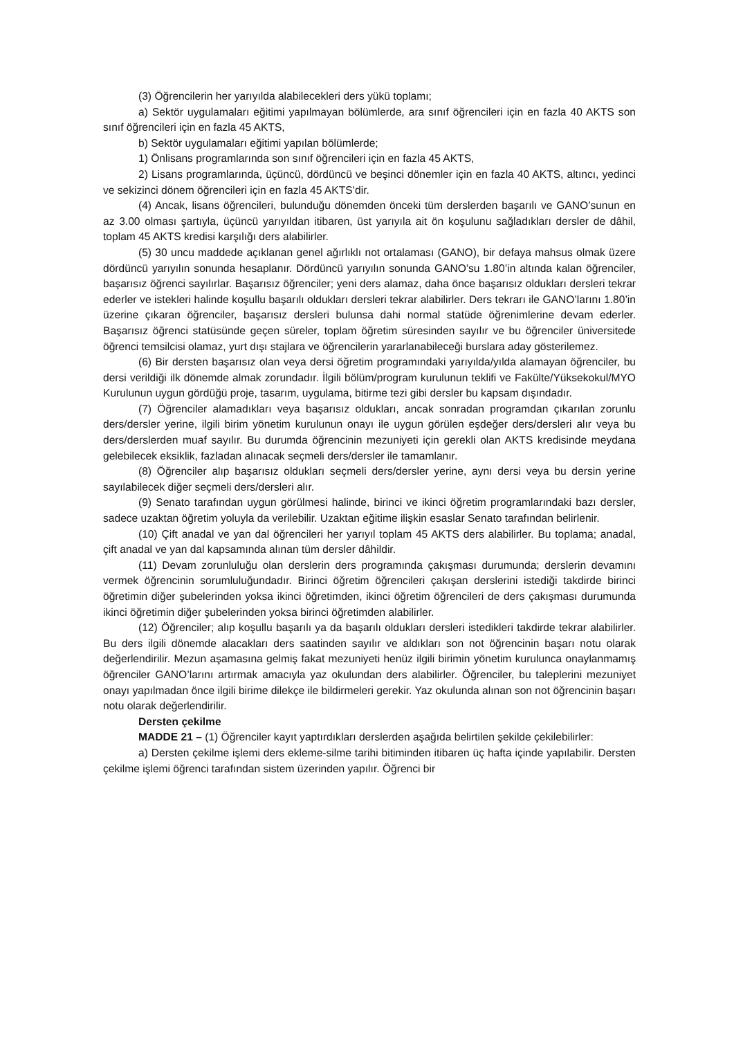(3) Öğrencilerin her yarıyılda alabilecekleri ders yükü toplamı;
a) Sektör uygulamaları eğitimi yapılmayan bölümlerde, ara sınıf öğrencileri için en fazla 40 AKTS son sınıf öğrencileri için en fazla 45 AKTS,
b) Sektör uygulamaları eğitimi yapılan bölümlerde;
1) Önlisans programlarında son sınıf öğrencileri için en fazla 45 AKTS,
2) Lisans programlarında, üçüncü, dördüncü ve beşinci dönemler için en fazla 40 AKTS, altıncı, yedinci ve sekizinci dönem öğrencileri için en fazla 45 AKTS’dir.
(4) Ancak, lisans öğrencileri, bulunduğu dönemden önceki tüm derslerden başarılı ve GANO’sunun en az 3.00 olması şartıyla, üçüncü yarıyıldan itibaren, üst yarıyıla ait ön koşulunu sağladıkları dersler de dâhil, toplam 45 AKTS kredisi karşılığı ders alabilirler.
(5) 30 uncu maddede açıklanan genel ağırlıklı not ortalaması (GANO), bir defaya mahsus olmak üzere dördüncü yarıyılın sonunda hesaplanır. Dördüncü yarıyılın sonunda GANO’su 1.80’in altında kalan öğrenciler, başarısız öğrenci sayılırlar. Başarısız öğrenciler; yeni ders alamaz, daha önce başarısız oldukları dersleri tekrar ederler ve istekleri halinde koşullu başarılı oldukları dersleri tekrar alabilirler. Ders tekrarı ile GANO’larını 1.80’in üzerine çıkaran öğrenciler, başarısız dersleri bulunsa dahi normal statüde öğrenimlerine devam ederler. Başarısız öğrenci statüsünde geçen süreler, toplam öğretim süresinden sayılır ve bu öğrenciler üniversitede öğrenci temsilcisi olamaz, yurt dışı stajlara ve öğrencilerin yararlanabileceği burslara aday gösterilemez.
(6) Bir dersten başarısız olan veya dersi öğretim programındaki yarıyılda/yılda alamayan öğrenciler, bu dersi verildiği ilk dönemde almak zorundadır. İlgili bölüm/program kurulunun teklifi ve Fakülte/Yüksekokul/MYO Kurulunun uygun gördüğü proje, tasarım, uygulama, bitirme tezi gibi dersler bu kapsam dışındadır.
(7) Öğrenciler alamadıkları veya başarısız oldukları, ancak sonradan programdan çıkarılan zorunlu ders/dersler yerine, ilgili birim yönetim kurulunun onayı ile uygun görülen eşdeğer ders/dersleri alır veya bu ders/derslerden muaf sayılır. Bu durumda öğrencinin mezuniyeti için gerekli olan AKTS kredisinde meydana gelebilecek eksiklik, fazladan alınacak seçmeli ders/dersler ile tamamlanır.
(8) Öğrenciler alıp başarısız oldukları seçmeli ders/dersler yerine, aynı dersi veya bu dersin yerine sayılabilecek diğer seçmeli ders/dersleri alır.
(9) Senato tarafından uygun görülmesi halinde, birinci ve ikinci öğretim programlarındaki bazı dersler, sadece uzaktan öğretim yoluyla da verilebilir. Uzaktan eğitime ilişkin esaslar Senato tarafından belirlenir.
(10) Çift anadal ve yan dal öğrencileri her yarıyıl toplam 45 AKTS ders alabilirler. Bu toplama; anadal, çift anadal ve yan dal kapsamında alınan tüm dersler dâhildir.
(11) Devam zorunluluğu olan derslerin ders programında çakışması durumunda; derslerin devamını vermek öğrencinin sorumluluğundadır. Birinci öğretim öğrencileri çakışan derslerini istediği takdirde birinci öğretimin diğer şubelerinden yoksa ikinci öğretimden, ikinci öğretim öğrencileri de ders çakışması durumunda ikinci öğretimin diğer şubelerinden yoksa birinci öğretimden alabilirler.
(12) Öğrenciler; alıp koşullu başarılı ya da başarılı oldukları dersleri istedikleri takdirde tekrar alabilirler. Bu ders ilgili dönemde alacakları ders saatinden sayılır ve aldıkları son not öğrencinin başarı notu olarak değerlendirilir. Mezun aşamasına gelmiş fakat mezuniyeti henüz ilgili birimin yönetim kurulunca onaylanmamış öğrenciler GANO’larını artırmak amacıyla yaz okulundan ders alabilirler. Öğrenciler, bu taleplerini mezuniyet onayı yapılmadan önce ilgili birime dilekçe ile bildirmeleri gerekir. Yaz okulunda alınan son not öğrencinin başarı notu olarak değerlendirilir.
Dersten çekilme
MADDE 21 – (1) Öğrenciler kayıt yaptırdıkları derslerden aşağıda belirtilen şekilde çekilebilirler:
a) Dersten çekilme işlemi ders ekleme-silme tarihi bitiminden itibaren üç hafta içinde yapılabilir. Dersten çekilme işlemi öğrenci tarafından sistem üzerinden yapılır. Öğrenci bir